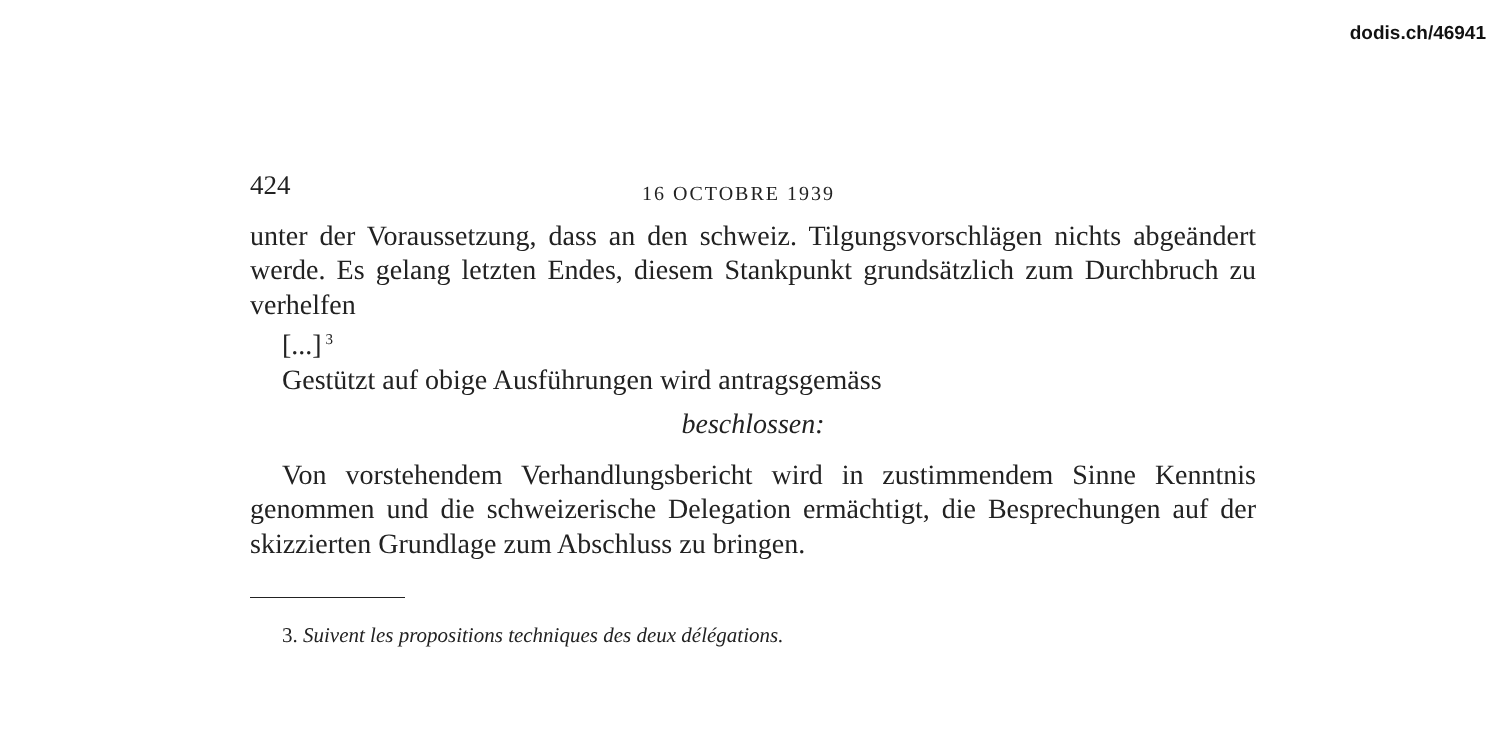dodis.ch/46941
424 16 OCTOBRE 1939
unter der Voraussetzung, dass an den schweiz. Tilgungsvorschlägen nichts abgeändert werde. Es gelang letzten Endes, diesem Stankpunkt grundsätzlich zum Durchbruch zu verhelfen
[...]<sup>3</sup>
Gestützt auf obige Ausführungen wird antragsgemäss
beschlossen:
Von vorstehendem Verhandlungsbericht wird in zustimmendem Sinne Kenntnis genommen und die schweizerische Delegation ermächtigt, die Besprechungen auf der skizzierten Grundlage zum Abschluss zu bringen.
3. Suivent les propositions techniques des deux délégations.